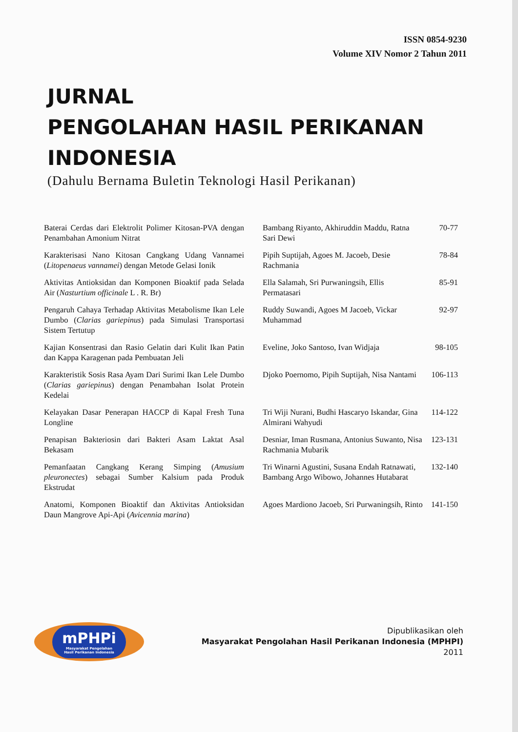ISSN 0854-9230
Volume XIV Nomor 2 Tahun 2011
JURNAL
PENGOLAHAN HASIL PERIKANAN
INDONESIA
(Dahulu Bernama Buletin Teknologi Hasil Perikanan)
| Baterai Cerdas dari Elektrolit Polimer Kitosan-PVA dengan Penambahan Amonium Nitrat | Bambang Riyanto, Akhiruddin Maddu, Ratna Sari Dewi | 70-77 |
| Karakterisasi Nano Kitosan Cangkang Udang Vannamei ( Litopenaeus vannamei ) dengan Metode Gelasi Ionik | Pipih Suptijah, Agoes M. Jacoeb, Desie Rachmania | 78-84 |
| Aktivitas Antioksidan dan Komponen Bioaktif pada Selada Air ( Nasturtium officinale L . R. Br) | Ella Salamah, Sri Purwaningsih, Ellis Permatasari | 85-91 |
| Pengaruh Cahaya Terhadap Aktivitas Metabolisme Ikan Lele Dumbo ( Clarias gariepinus ) pada Simulasi Transportasi Sistem Tertutup | Ruddy Suwandi, Agoes M Jacoeb, Vickar Muhammad | 92-97 |
| Kajian Konsentrasi dan Rasio Gelatin dari Kulit Ikan Patin dan Kappa Karagenan pada Pembuatan Jeli | Eveline, Joko Santoso, Ivan Widjaja | 98-105 |
| Karakteristik Sosis Rasa Ayam Dari Surimi Ikan Lele Dumbo ( Clarias gariepinus ) dengan Penambahan Isolat Protein Kedelai | Djoko Poernomo, Pipih Suptijah, Nisa Nantami | 106-113 |
| Kelayakan Dasar Penerapan HACCP di Kapal Fresh Tuna Longline | Tri Wiji Nurani, Budhi Hascaryo Iskandar, Gina Almirani Wahyudi | 114-122 |
| Penapisan Bakteriosin dari Bakteri Asam Laktat Asal Bekasam | Desniar, Iman Rusmana, Antonius Suwanto, Nisa Rachmania Mubarik | 123-131 |
| Pemanfaatan Cangkang Kerang Simping ( Amusium pleuronectes ) sebagai Sumber Kalsium pada Produk Ekstrudat | Tri Winarni Agustini, Susana Endah Ratnawati, Bambang Argo Wibowo, Johannes Hutabarat | 132-140 |
| Anatomi, Komponen Bioaktif dan Aktivitas Antioksidan Daun Mangrove Api-Api ( Avicennia marina ) | Agoes Mardiono Jacoeb, Sri Purwaningsih, Rinto | 141-150 |
mPHPi
Masyarakat Pengolahan
Hasil Perikanan Indonesia
Dipublikasikan oleh
Masyarakat Pengolahan Hasil Perikanan Indonesia (MPHPI)
2011